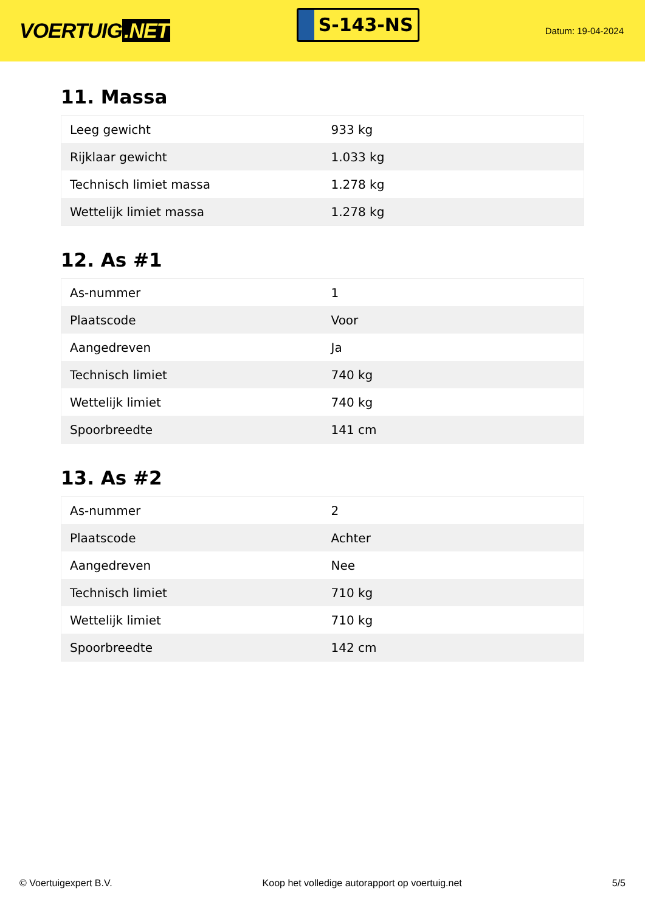VOERTUIG.NET
S-143-NS
Datum: 19-04-2024
11. Massa
| Leeg gewicht | 933 kg |
| Rijklaar gewicht | 1.033 kg |
| Technisch limiet massa | 1.278 kg |
| Wettelijk limiet massa | 1.278 kg |
12. As #1
| As-nummer | 1 |
| Plaatscode | Voor |
| Aangedreven | Ja |
| Technisch limiet | 740 kg |
| Wettelijk limiet | 740 kg |
| Spoorbreedte | 141 cm |
13. As #2
| As-nummer | 2 |
| Plaatscode | Achter |
| Aangedreven | Nee |
| Technisch limiet | 710 kg |
| Wettelijk limiet | 710 kg |
| Spoorbreedte | 142 cm |
© Voertuigexpert B.V. Koop het volledige autorapport op voertuig.net 5/5